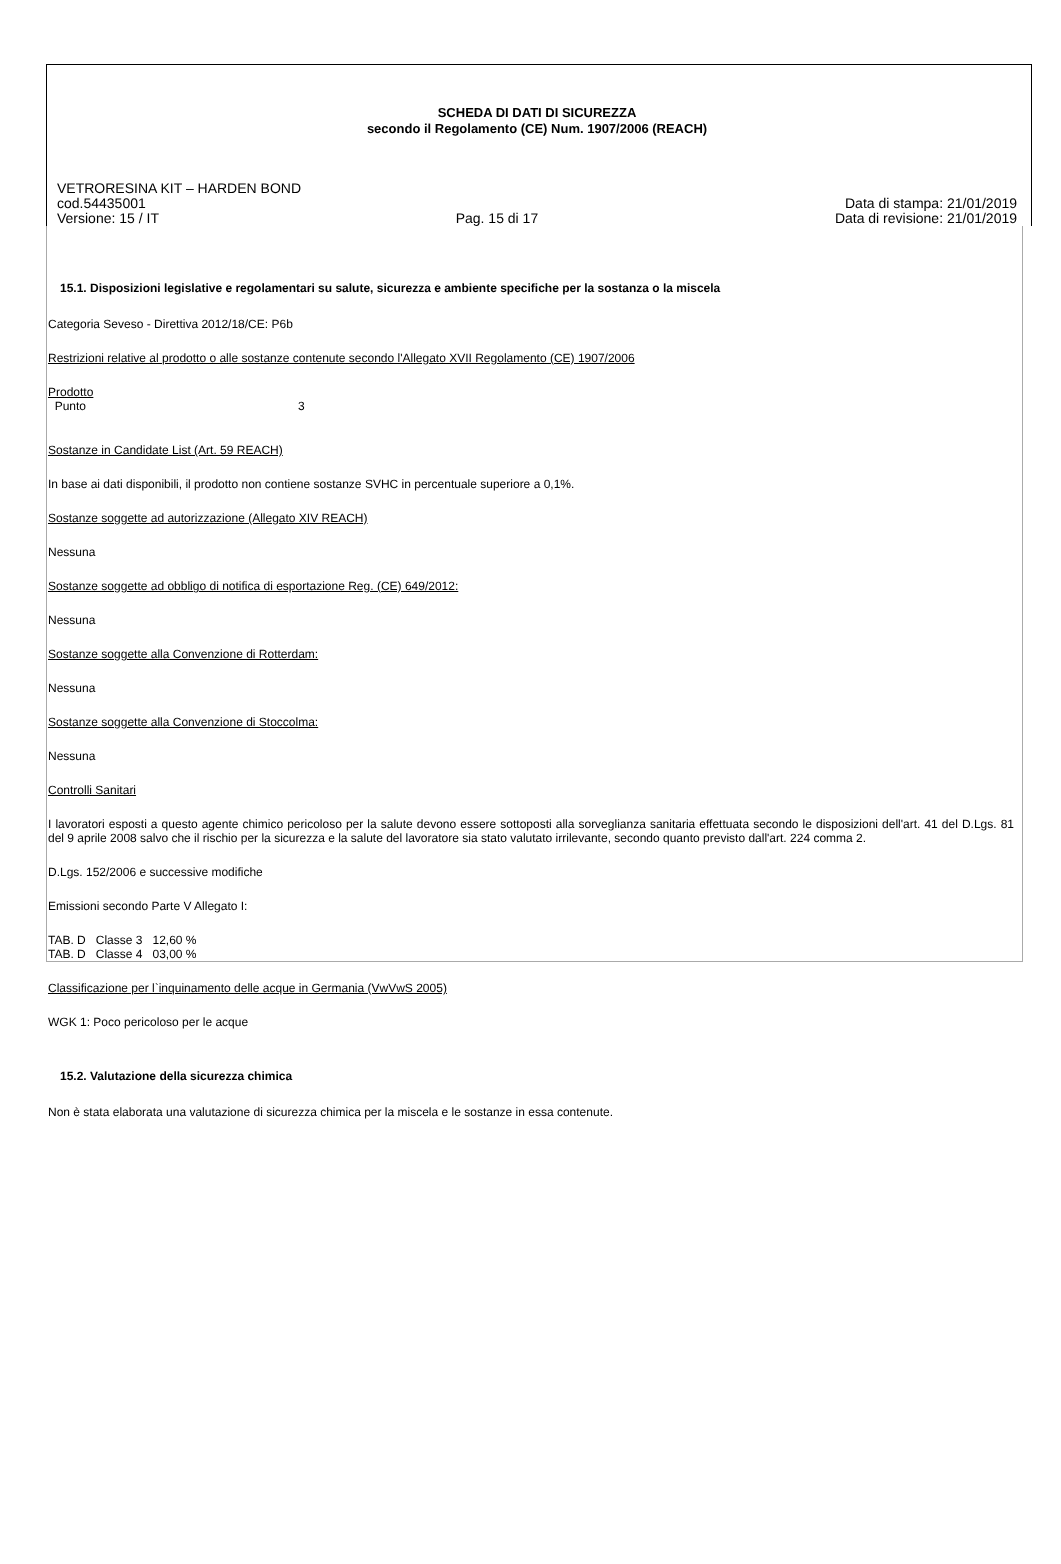SCHEDA DI DATI DI SICUREZZA
secondo il Regolamento (CE) Num. 1907/2006 (REACH)
VETRORESINA KIT – HARDEN BOND
cod.54435001 Data di stampa: 21/01/2019
Versione: 15 / IT Pag. 15 di 17 Data di revisione: 21/01/2019
15.1. Disposizioni legislative e regolamentari su salute, sicurezza e ambiente specifiche per la sostanza o la miscela
Categoria Seveso - Direttiva 2012/18/CE: P6b
Restrizioni relative al prodotto o alle sostanze contenute secondo l'Allegato XVII Regolamento (CE) 1907/2006
Prodotto
Punto 3
Sostanze in Candidate List (Art. 59 REACH)
In base ai dati disponibili, il prodotto non contiene sostanze SVHC in percentuale superiore a 0,1%.
Sostanze soggette ad autorizzazione (Allegato XIV REACH)
Nessuna
Sostanze soggette ad obbligo di notifica di esportazione Reg. (CE) 649/2012:
Nessuna
Sostanze soggette alla Convenzione di Rotterdam:
Nessuna
Sostanze soggette alla Convenzione di Stoccolma:
Nessuna
Controlli Sanitari
I lavoratori esposti a questo agente chimico pericoloso per la salute devono essere sottoposti alla sorveglianza sanitaria effettuata secondo le disposizioni dell'art. 41 del D.Lgs. 81 del 9 aprile 2008 salvo che il rischio per la sicurezza e la salute del lavoratore sia stato valutato irrilevante, secondo quanto previsto dall'art. 224 comma 2.
D.Lgs. 152/2006 e successive modifiche
Emissioni secondo Parte V Allegato I:
TAB. D Classe 3 12,60 %
TAB. D Classe 4 03,00 %
Classificazione per l`inquinamento delle acque in Germania (VwVwS 2005)
WGK 1: Poco pericoloso per le acque
15.2. Valutazione della sicurezza chimica
Non è stata elaborata una valutazione di sicurezza chimica per la miscela e le sostanze in essa contenute.